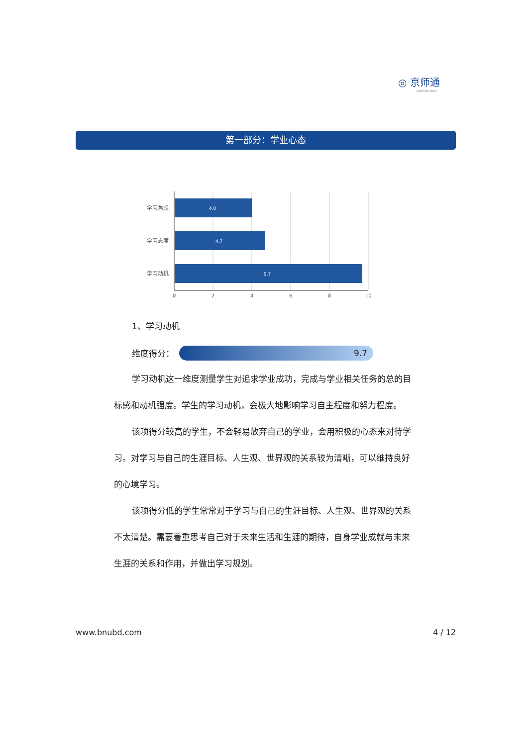◎ 京师通
JINGSHITONG
第一部分：学业心态
学习焦虑
学习态度
学习动机
4.0
4.7
9.7
0
2
4
6
8
10
1、学习动机
维度得分：
9.7
学习动机这一维度测量学生对追求学业成功，完成与学业相关任务的总的目标感和动机强度。学生的学习动机，会极大地影响学习自主程度和努力程度。
该项得分较高的学生，不会轻易放弃自己的学业，会用积极的心态来对待学习。对学习与自己的生涯目标、人生观、世界观的关系较为清晰，可以维持良好的心境学习。
该项得分低的学生常常对于学习与自己的生涯目标、人生观、世界观的关系不太清楚。需要着重思考自己对于未来生活和生涯的期待，自身学业成就与未来生涯的关系和作用，并做出学习规划。
www.bnubd.com 4 / 12